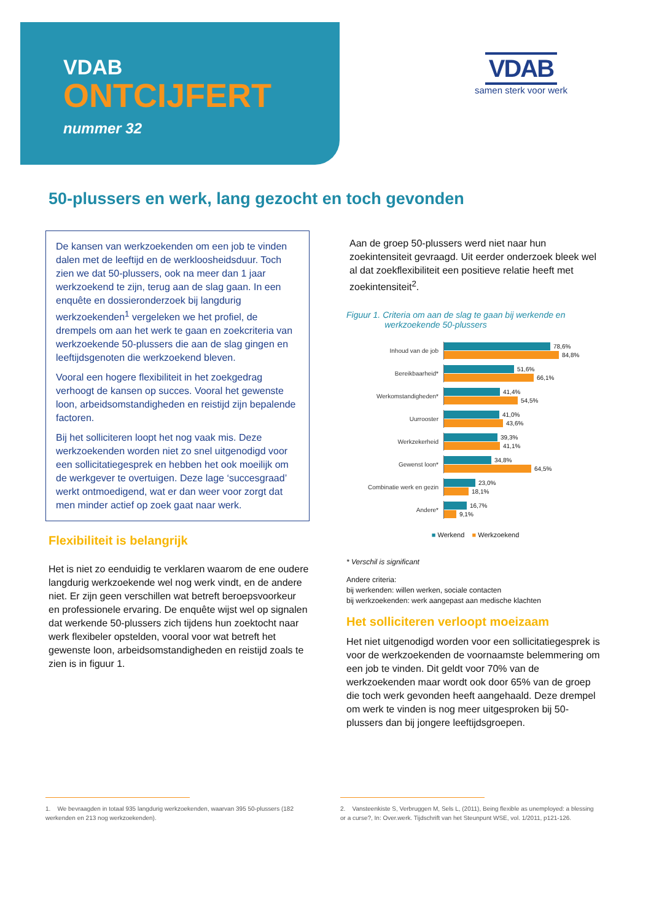VDAB
ONTCIJFERT
nummer 32
VDAB
samen sterk voor werk
50-plussers en werk, lang gezocht en toch gevonden
De kansen van werkzoekenden om een job te vinden dalen met de leeftijd en de werkloosheidsduur. Toch zien we dat 50-plussers, ook na meer dan 1 jaar werkzoekend te zijn, terug aan de slag gaan. In een enquête en dossieronderzoek bij langdurig werkzoekenden<sup>1</sup> vergeleken we het profiel, de drempels om aan het werk te gaan en zoekcriteria van werkzoekende 50-plussers die aan de slag gingen en leeftijdsgenoten die werkzoekend bleven.
Vooral een hogere flexibiliteit in het zoekgedrag verhoogt de kansen op succes. Vooral het gewenste loon, arbeidsomstandigheden en reistijd zijn bepalende factoren.
Bij het solliciteren loopt het nog vaak mis. Deze werkzoekenden worden niet zo snel uitgenodigd voor een sollicitatiegesprek en hebben het ook moeilijk om de werkgever te overtuigen. Deze lage ‘succesgraad’ werkt ontmoedigend, wat er dan weer voor zorgt dat men minder actief op zoek gaat naar werk.
Flexibiliteit is belangrijk
Het is niet zo eenduidig te verklaren waarom de ene oudere langdurig werkzoekende wel nog werk vindt, en de andere niet. Er zijn geen verschillen wat betreft beroepsvoorkeur en professionele ervaring. De enquête wijst wel op signalen dat werkende 50-plussers zich tijdens hun zoektocht naar werk flexibeler opstelden, vooral voor wat betreft het gewenste loon, arbeidsomstandigheden en reistijd zoals te zien is in figuur 1.
Aan de groep 50-plussers werd niet naar hun zoekintensiteit gevraagd. Uit eerder onderzoek bleek wel al dat zoekflexibiliteit een positieve relatie heeft met zoekintensiteit<sup>2</sup>.
Figuur 1. Criteria om aan de slag te gaan bij werkende en
werkzoekende 50-plussers
Inhoud van de job
78,6%
84,8%
Bereikbaarheid*
51,6%
66,1%
Werkomstandigheden*
41,4%
54,5%
Uurrooster
41,0%
43,6%
Werkzekerheid
39,3%
41,1%
Gewenst loon*
34,8%
64,5%
Combinatie werk en gezin
23,0%
18,1%
Andere*
16,7%
9,1%
■ Werkend ■ Werkzoekend
* Verschil is significant
Andere criteria:
bij werkenden: willen werken, sociale contacten
bij werkzoekenden: werk aangepast aan medische klachten
Het solliciteren verloopt moeizaam
Het niet uitgenodigd worden voor een sollicitatiegesprek is voor de werkzoekenden de voornaamste belemmering om een job te vinden. Dit geldt voor 70% van de werkzoekenden maar wordt ook door 65% van de groep die toch werk gevonden heeft aangehaald. Deze drempel om werk te vinden is nog meer uitgesproken bij 50-plussers dan bij jongere leeftijdsgroepen.
1. We bevraagden in totaal 935 langdurig werkzoekenden, waarvan 395 50-plussers (182 werkenden en 213 nog werkzoekenden).
2. Vansteenkiste S, Verbruggen M, Sels L, (2011), Being flexible as unemployed: a blessing or a curse?, In: Over.werk. Tijdschrift van het Steunpunt WSE, vol. 1/2011, p121-126.